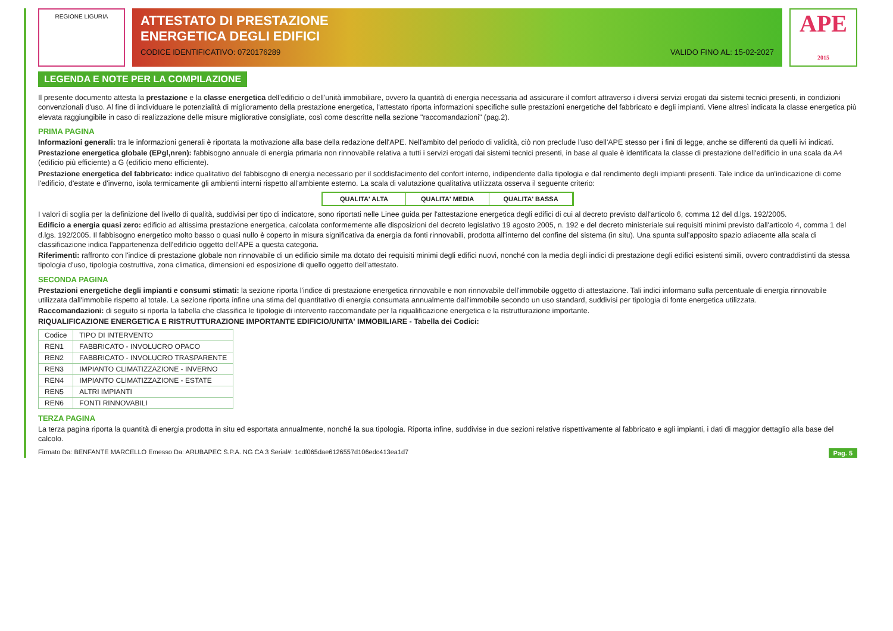REGIONE LIGURIA
ATTESTATO DI PRESTAZIONE
ENERGETICA DEGLI EDIFICI
CODICE IDENTIFICATIVO: 0720176289 VALIDO FINO AL: 15-02-2027
APE
2015
LEGENDA E NOTE PER LA COMPILAZIONE
Il presente documento attesta la prestazione e la classe energetica dell'edificio o dell'unità immobiliare, ovvero la quantità di energia necessaria ad assicurare il comfort attraverso i diversi servizi erogati dai sistemi tecnici presenti, in condizioni convenzionali d'uso. Al fine di individuare le potenzialità di miglioramento della prestazione energetica, l'attestato riporta informazioni specifiche sulle prestazioni energetiche del fabbricato e degli impianti. Viene altresì indicata la classe energetica più elevata raggiungibile in caso di realizzazione delle misure migliorative consigliate, così come descritte nella sezione "raccomandazioni" (pag.2).
PRIMA PAGINA
Informazioni generali: tra le informazioni generali è riportata la motivazione alla base della redazione dell'APE. Nell'ambito del periodo di validità, ciò non preclude l'uso dell'APE stesso per i fini di legge, anche se differenti da quelli ivi indicati.
Prestazione energetica globale (EPgl,nren): fabbisogno annuale di energia primaria non rinnovabile relativa a tutti i servizi erogati dai sistemi tecnici presenti, in base al quale è identificata la classe di prestazione dell'edificio in una scala da A4 (edificio più efficiente) a G (edificio meno efficiente).
Prestazione energetica del fabbricato: indice qualitativo del fabbisogno di energia necessario per il soddisfacimento del confort interno, indipendente dalla tipologia e dal rendimento degli impianti presenti. Tale indice da un'indicazione di come l'edificio, d'estate e d'inverno, isola termicamente gli ambienti interni rispetto all'ambiente esterno. La scala di valutazione qualitativa utilizzata osserva il seguente criterio:
QUALITA' ALTA QUALITA' MEDIA QUALITA' BASSA
I valori di soglia per la definizione del livello di qualità, suddivisi per tipo di indicatore, sono riportati nelle Linee guida per l'attestazione energetica degli edifici di cui al decreto previsto dall'articolo 6, comma 12 del d.lgs. 192/2005.
Edificio a energia quasi zero: edificio ad altissima prestazione energetica, calcolata conformemente alle disposizioni del decreto legislativo 19 agosto 2005, n. 192 e del decreto ministeriale sui requisiti minimi previsto dall'articolo 4, comma 1 del d.lgs. 192/2005. Il fabbisogno energetico molto basso o quasi nullo è coperto in misura significativa da energia da fonti rinnovabili, prodotta all'interno del confine del sistema (in situ). Una spunta sull'apposito spazio adiacente alla scala di classificazione indica l'appartenenza dell'edificio oggetto dell'APE a questa categoria.
Riferimenti: raffronto con l'indice di prestazione globale non rinnovabile di un edificio simile ma dotato dei requisiti minimi degli edifici nuovi, nonché con la media degli indici di prestazione degli edifici esistenti simili, ovvero contraddistinti da stessa tipologia d'uso, tipologia costruttiva, zona climatica, dimensioni ed esposizione di quello oggetto dell'attestato.
SECONDA PAGINA
Prestazioni energetiche degli impianti e consumi stimati: la sezione riporta l'indice di prestazione energetica rinnovabile e non rinnovabile dell'immobile oggetto di attestazione. Tali indici informano sulla percentuale di energia rinnovabile utilizzata dall'immobile rispetto al totale. La sezione riporta infine una stima del quantitativo di energia consumata annualmente dall'immobile secondo un uso standard, suddivisi per tipologia di fonte energetica utilizzata.
Raccomandazioni: di seguito si riporta la tabella che classifica le tipologie di intervento raccomandate per la riqualificazione energetica e la ristrutturazione importante.
RIQUALIFICAZIONE ENERGETICA E RISTRUTTURAZIONE IMPORTANTE EDIFICIO/UNITA' IMMOBILIARE - Tabella dei Codici:
| Codice | TIPO DI INTERVENTO |
| --- | --- |
| REN1 | FABBRICATO - INVOLUCRO OPACO |
| REN2 | FABBRICATO - INVOLUCRO TRASPARENTE |
| REN3 | IMPIANTO CLIMATIZZAZIONE - INVERNO |
| REN4 | IMPIANTO CLIMATIZZAZIONE - ESTATE |
| REN5 | ALTRI IMPIANTI |
| REN6 | FONTI RINNOVABILI |
TERZA PAGINA
La terza pagina riporta la quantità di energia prodotta in situ ed esportata annualmente, nonché la sua tipologia. Riporta infine, suddivise in due sezioni relative rispettivamente al fabbricato e agli impianti, i dati di maggior dettaglio alla base del calcolo.
Firmato Da: BENFANTE MARCELLO Emesso Da: ARUBAPEC S.P.A. NG CA 3 Serial#: 1cdf065dae6126557d106edc413ea1d7 Pag. 5